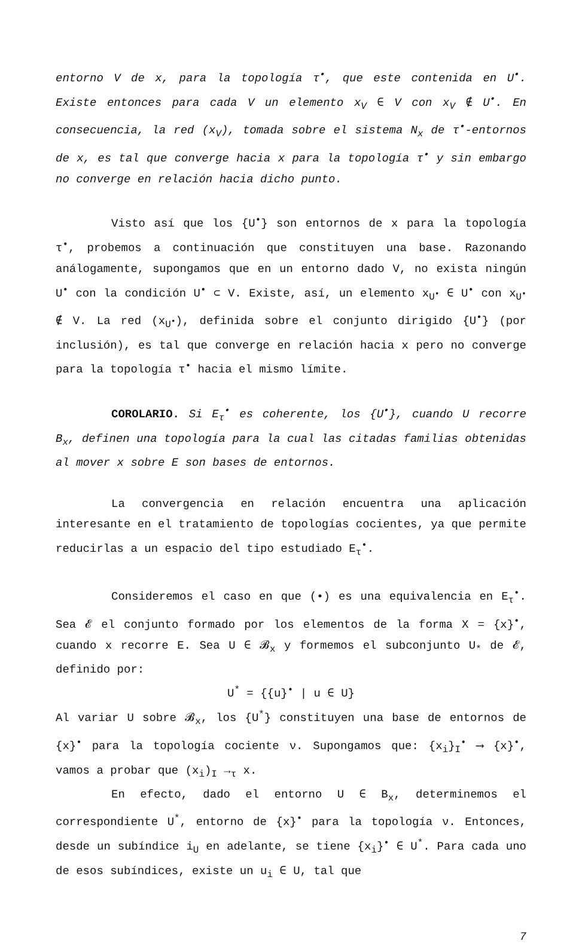entorno V de x, para la topología τ<sup>•</sup>, que este contenida en U<sup>•</sup>. Existe entonces para cada V un elemento x<sub>V</sub> ∈ V con x<sub>V</sub> ∉ U<sup>•</sup>. En consecuencia, la red (x<sub>V</sub>), tomada sobre el sistema N<sub>x</sub> de τ<sup>•</sup>-entornos de x, es tal que converge hacia x para la topología τ<sup>•</sup> y sin embargo no converge en relación hacia dicho punto.
Visto así que los {U<sup>•</sup>} son entornos de x para la topología τ<sup>•</sup>, probemos a continuación que constituyen una base. Razonando análogamente, supongamos que en un entorno dado V, no exista ningún U<sup>•</sup> con la condición U<sup>•</sup> ⊂ V. Existe, así, un elemento x<sub>U<sup>•</sup></sub> ∈ U<sup>•</sup> con x<sub>U<sup>•</sup></sub> ∉ V. La red (x<sub>U<sup>•</sup></sub>), definida sobre el conjunto dirigido {U<sup>•</sup>} (por inclusión), es tal que converge en relación hacia x pero no converge para la topología τ<sup>•</sup> hacia el mismo límite.
COROLARIO. Si E<sub>τ</sub><sup>•</sup> es coherente, los {U<sup>•</sup>}, cuando U recorre B<sub>x</sub>, definen una topología para la cual las citadas familias obtenidas al mover x sobre E son bases de entornos.
La convergencia en relación encuentra una aplicación interesante en el tratamiento de topologías cocientes, ya que permite reducirlas a un espacio del tipo estudiado E<sub>τ</sub><sup>•</sup>.
Consideremos el caso en que (•) es una equivalencia en E<sub>τ</sub><sup>•</sup>. Sea 𝓔 el conjunto formado por los elementos de la forma X = {x}<sup>•</sup>, cuando x recorre E. Sea U ∈ 𝓑<sub>x</sub> y formemos el subconjunto U<sub>*</sub> de 𝓔, definido por:
U<sup>*</sup> = {{u}<sup>•</sup> | u ∈ U}
Al variar U sobre 𝓑<sub>x</sub>, los {U<sup>*</sup>} constituyen una base de entornos de {x}<sup>•</sup> para la topología cociente ν. Supongamos que: {x<sub>i</sub>}<sub>I</sub><sup>•</sup> ⟶ {x}<sup>•</sup>, vamos a probar que (x<sub>i</sub>)<sub>I</sub> →<sub>τ</sub> x.
En efecto, dado el entorno U ∈ B<sub>x</sub>, determinemos el correspondiente U<sup>*</sup>, entorno de {x}<sup>•</sup> para la topología ν. Entonces, desde un subíndice i<sub>U</sub> en adelante, se tiene {x<sub>i</sub>}<sup>•</sup> ∈ U<sup>*</sup>. Para cada uno de esos subíndices, existe un u<sub>i</sub> ∈ U, tal que
7